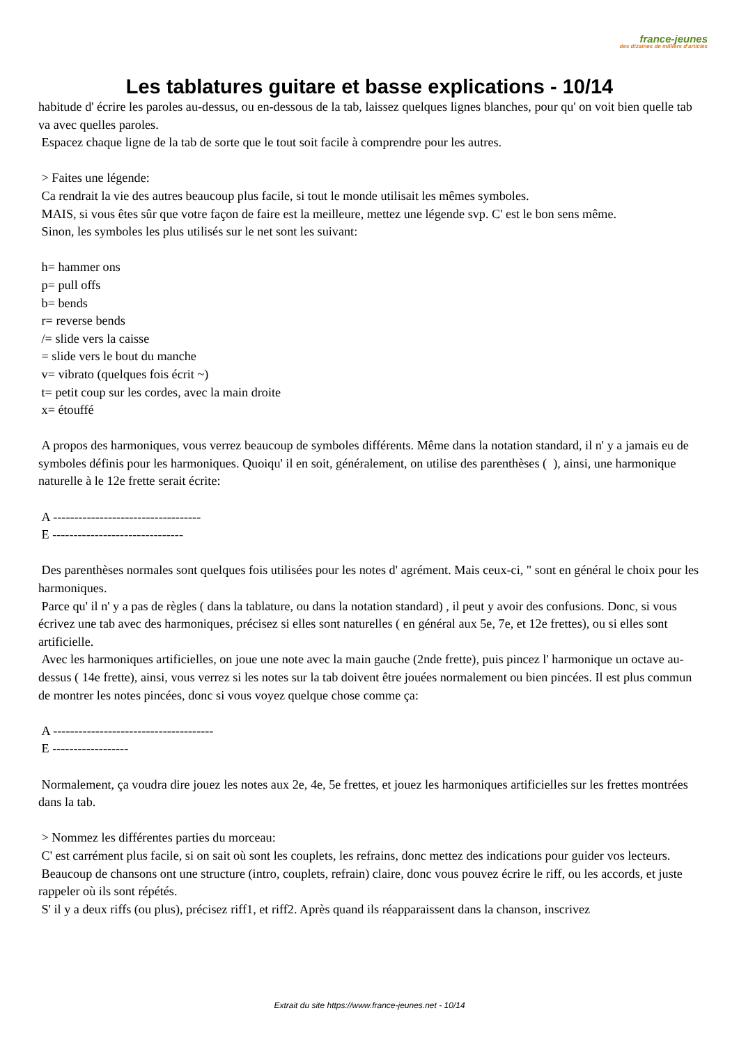france-jeunes
des dizaines de milliers d'articles
Les tablatures guitare et basse explications - 10/14
habitude d' écrire les paroles au-dessus, ou en-dessous de la tab, laissez quelques lignes blanches, pour qu' on voit bien quelle tab va avec quelles paroles.
Espacez chaque ligne de la tab de sorte que le tout soit facile à comprendre pour les autres.
> Faites une légende:
Ca rendrait la vie des autres beaucoup plus facile, si tout le monde utilisait les mêmes symboles.
MAIS, si vous êtes sûr que votre façon de faire est la meilleure, mettez une légende svp. C' est le bon sens même.
Sinon, les symboles les plus utilisés sur le net sont les suivant:
h= hammer ons
p= pull offs
b= bends
r= reverse bends
/= slide vers la caisse
= slide vers le bout du manche
v= vibrato (quelques fois écrit ~)
t= petit coup sur les cordes, avec la main droite
x= étouffé
A propos des harmoniques, vous verrez beaucoup de symboles différents. Même dans la notation standard, il n' y a jamais eu de symboles définis pour les harmoniques. Quoiqu' il en soit, généralement, on utilise des parenthèses ( ), ainsi, une harmonique naturelle à le 12e frette serait écrite:
A -----------------------------------
E -------------------------------
Des parenthèses normales sont quelques fois utilisées pour les notes d' agrément. Mais ceux-ci, " sont en général le choix pour les harmoniques.
Parce qu' il n' y a pas de règles ( dans la tablature, ou dans la notation standard) , il peut y avoir des confusions. Donc, si vous écrivez une tab avec des harmoniques, précisez si elles sont naturelles ( en général aux 5e, 7e, et 12e frettes), ou si elles sont artificielle.
Avec les harmoniques artificielles, on joue une note avec la main gauche (2nde frette), puis pincez l' harmonique un octave au-dessus ( 14e frette), ainsi, vous verrez si les notes sur la tab doivent être jouées normalement ou bien pincées. Il est plus commun de montrer les notes pincées, donc si vous voyez quelque chose comme ça:
A --------------------------------------
E ------------------
Normalement, ça voudra dire jouez les notes aux 2e, 4e, 5e frettes, et jouez les harmoniques artificielles sur les frettes montrées dans la tab.
> Nommez les différentes parties du morceau:
C' est carrément plus facile, si on sait où sont les couplets, les refrains, donc mettez des indications pour guider vos lecteurs.
Beaucoup de chansons ont une structure (intro, couplets, refrain) claire, donc vous pouvez écrire le riff, ou les accords, et juste rappeler où ils sont répétés.
S' il y a deux riffs (ou plus), précisez riff1, et riff2. Après quand ils réapparaissent dans la chanson, inscrivez
Extrait du site https://www.france-jeunes.net - 10/14